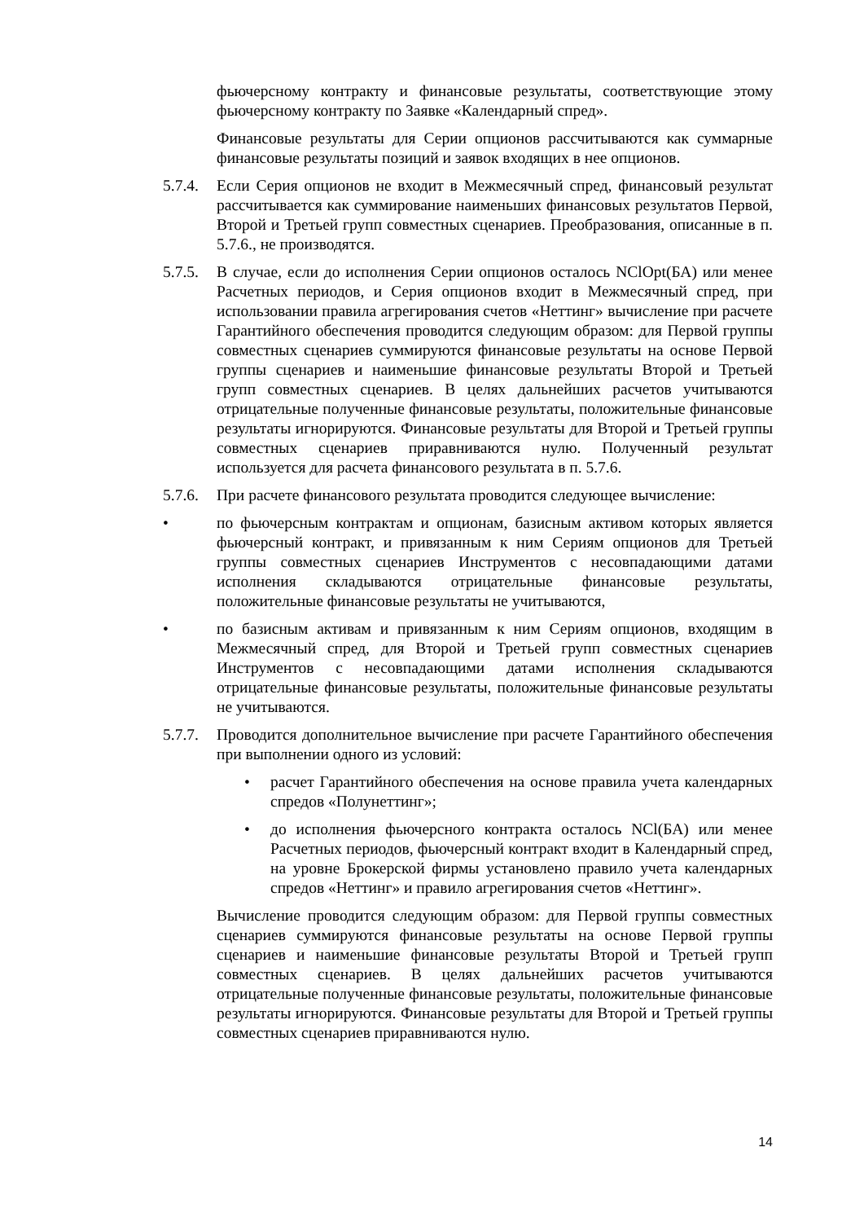фьючерсному контракту и финансовые результаты, соответствующие этому фьючерсному контракту по Заявке «Календарный спред».
Финансовые результаты для Серии опционов рассчитываются как суммарные финансовые результаты позиций и заявок входящих в нее опционов.
5.7.4. Если Серия опционов не входит в Межмесячный спред, финансовый результат рассчитывается как суммирование наименьших финансовых результатов Первой, Второй и Третьей групп совместных сценариев. Преобразования, описанные в п. 5.7.6., не производятся.
5.7.5. В случае, если до исполнения Серии опционов осталось NClOpt(БА) или менее Расчетных периодов, и Серия опционов входит в Межмесячный спред, при использовании правила агрегирования счетов «Неттинг» вычисление при расчете Гарантийного обеспечения проводится следующим образом: для Первой группы совместных сценариев суммируются финансовые результаты на основе Первой группы сценариев и наименьшие финансовые результаты Второй и Третьей групп совместных сценариев. В целях дальнейших расчетов учитываются отрицательные полученные финансовые результаты, положительные финансовые результаты игнорируются. Финансовые результаты для Второй и Третьей группы совместных сценариев приравниваются нулю. Полученный результат используется для расчета финансового результата в п. 5.7.6.
5.7.6. При расчете финансового результата проводится следующее вычисление:
• по фьючерсным контрактам и опционам, базисным активом которых является фьючерсный контракт, и привязанным к ним Сериям опционов для Третьей группы совместных сценариев Инструментов с несовпадающими датами исполнения складываются отрицательные финансовые результаты, положительные финансовые результаты не учитываются,
• по базисным активам и привязанным к ним Сериям опционов, входящим в Межмесячный спред, для Второй и Третьей групп совместных сценариев Инструментов с несовпадающими датами исполнения складываются отрицательные финансовые результаты, положительные финансовые результаты не учитываются.
5.7.7. Проводится дополнительное вычисление при расчете Гарантийного обеспечения при выполнении одного из условий:
• расчет Гарантийного обеспечения на основе правила учета календарных спредов «Полунеттинг»;
• до исполнения фьючерсного контракта осталось NCl(БА) или менее Расчетных периодов, фьючерсный контракт входит в Календарный спред, на уровне Брокерской фирмы установлено правило учета календарных спредов «Неттинг» и правило агрегирования счетов «Неттинг».
Вычисление проводится следующим образом: для Первой группы совместных сценариев суммируются финансовые результаты на основе Первой группы сценариев и наименьшие финансовые результаты Второй и Третьей групп совместных сценариев. В целях дальнейших расчетов учитываются отрицательные полученные финансовые результаты, положительные финансовые результаты игнорируются. Финансовые результаты для Второй и Третьей группы совместных сценариев приравниваются нулю.
14